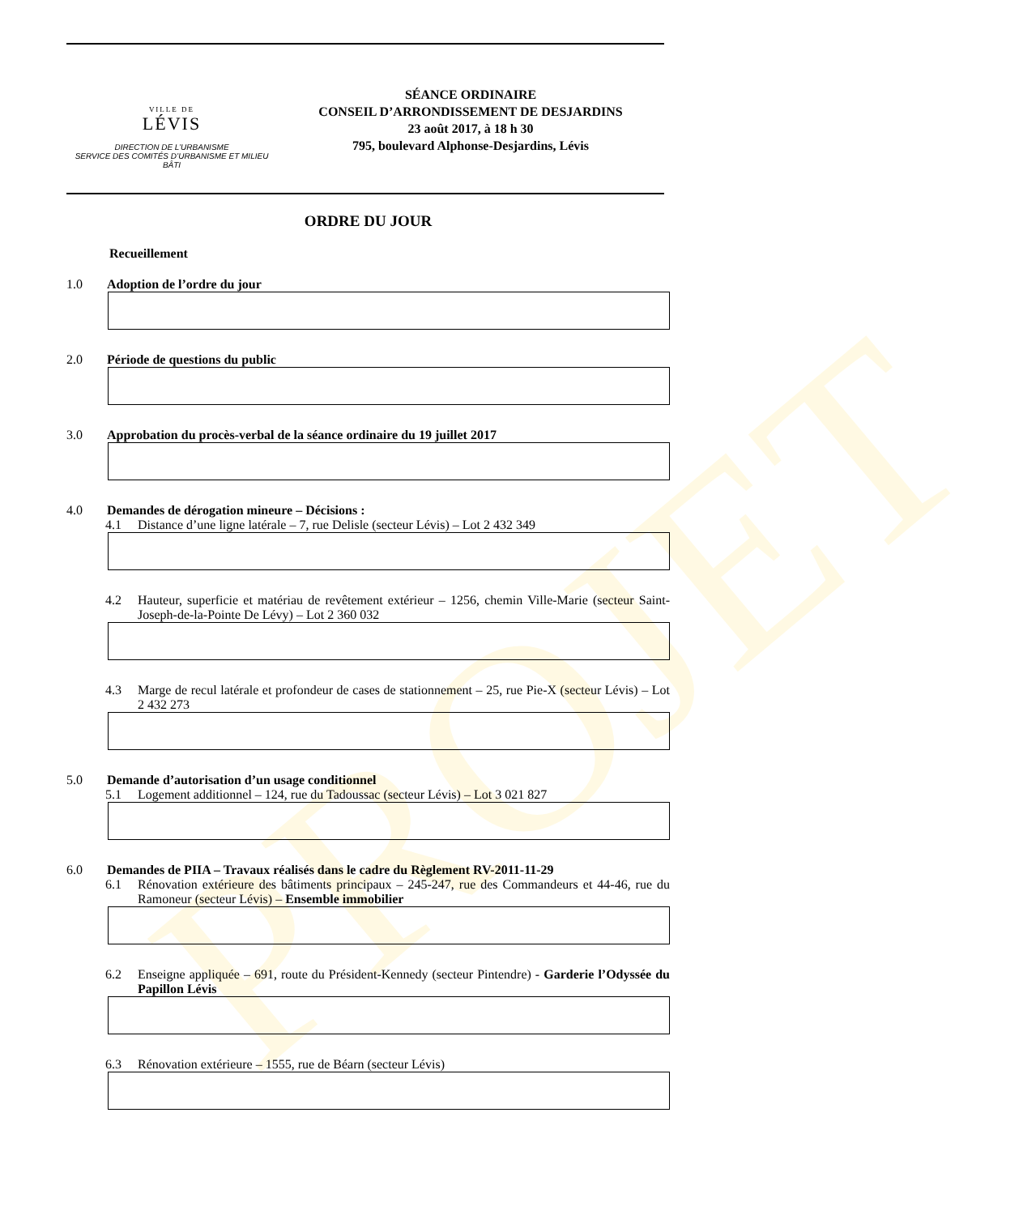PROJET
VILLE DE
LÉVIS
DIRECTION DE L’URBANISME
SERVICE DES COMITÉS D’URBANISME ET MILIEU BÂTI
SÉANCE ORDINAIRE
CONSEIL D’ARRONDISSEMENT DE DESJARDINS
23 août 2017, à 18 h 30
795, boulevard Alphonse-Desjardins, Lévis
ORDRE DU JOUR
Recueillement
1.0 Adoption de l’ordre du jour
2.0 Période de questions du public
3.0 Approbation du procès-verbal de la séance ordinaire du 19 juillet 2017
4.0 Demandes de dérogation mineure – Décisions :
4.1 Distance d’une ligne latérale – 7, rue Delisle (secteur Lévis) – Lot 2 432 349
4.2 Hauteur, superficie et matériau de revêtement extérieur – 1256, chemin Ville-Marie (secteur Saint-Joseph-de-la-Pointe De Lévy) – Lot 2 360 032
4.3 Marge de recul latérale et profondeur de cases de stationnement – 25, rue Pie-X (secteur Lévis) – Lot 2 432 273
5.0 Demande d’autorisation d’un usage conditionnel
5.1 Logement additionnel – 124, rue du Tadoussac (secteur Lévis) – Lot 3 021 827
6.0 Demandes de PIIA – Travaux réalisés dans le cadre du Règlement RV-2011-11-29
6.1 Rénovation extérieure des bâtiments principaux – 245-247, rue des Commandeurs et 44-46, rue du Ramoneur (secteur Lévis) – Ensemble immobilier
6.2 Enseigne appliquée – 691, route du Président-Kennedy (secteur Pintendre) - Garderie l’Odyssée du Papillon Lévis
6.3 Rénovation extérieure – 1555, rue de Béarn (secteur Lévis)